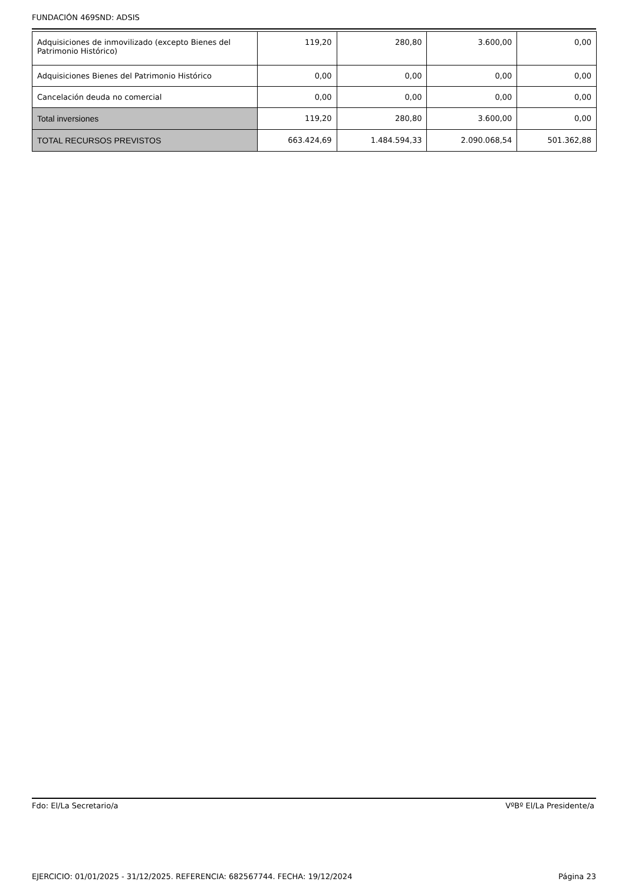FUNDACIÓN 469SND: ADSIS
| Adquisiciones de inmovilizado (excepto Bienes del Patrimonio Histórico) | 119,20 | 280,80 | 3.600,00 | 0,00 |
| Adquisiciones Bienes del Patrimonio Histórico | 0,00 | 0,00 | 0,00 | 0,00 |
| Cancelación deuda no comercial | 0,00 | 0,00 | 0,00 | 0,00 |
| Total inversiones | 119,20 | 280,80 | 3.600,00 | 0,00 |
| TOTAL RECURSOS PREVISTOS | 663.424,69 | 1.484.594,33 | 2.090.068,54 | 501.362,88 |
Fdo: El/La Secretario/a VºBº El/La Presidente/a
EJERCICIO: 01/01/2025 - 31/12/2025. REFERENCIA: 682567744. FECHA: 19/12/2024 Página 23